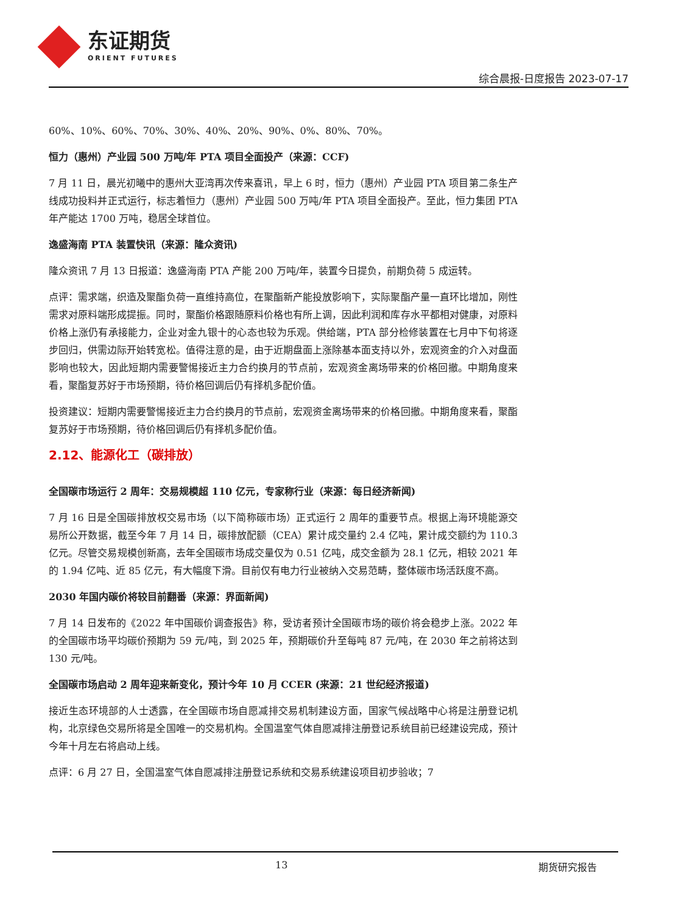东证期货
ORIENT FUTURES
综合晨报-日度报告 2023-07-17
60%、10%、60%、70%、30%、40%、20%、90%、0%、80%、70%。
恒力（惠州）产业园 500 万吨/年 PTA 项目全面投产（来源：CCF)
7 月 11 日，晨光初曦中的惠州大亚湾再次传来喜讯，早上 6 时，恒力（惠州）产业园 PTA 项目第二条生产线成功投料并正式运行，标志着恒力（惠州）产业园 500 万吨/年 PTA 项目全面投产。至此，恒力集团 PTA 年产能达 1700 万吨，稳居全球首位。
逸盛海南 PTA 装置快讯（来源：隆众资讯)
隆众资讯 7 月 13 日报道：逸盛海南 PTA 产能 200 万吨/年，装置今日提负，前期负荷 5 成运转。
点评：需求端，织造及聚酯负荷一直维持高位，在聚酯新产能投放影响下，实际聚酯产量一直环比增加，刚性需求对原料端形成提振。同时，聚酯价格跟随原料价格也有所上调，因此利润和库存水平都相对健康，对原料价格上涨仍有承接能力，企业对金九银十的心态也较为乐观。供给端，PTA 部分检修装置在七月中下旬将逐步回归，供需边际开始转宽松。值得注意的是，由于近期盘面上涨除基本面支持以外，宏观资金的介入对盘面影响也较大，因此短期内需要警惕接近主力合约换月的节点前，宏观资金离场带来的价格回撤。中期角度来看，聚酯复苏好于市场预期，待价格回调后仍有择机多配价值。
投资建议：短期内需要警惕接近主力合约换月的节点前，宏观资金离场带来的价格回撤。中期角度来看，聚酯复苏好于市场预期，待价格回调后仍有择机多配价值。
2.12、能源化工（碳排放）
全国碳市场运行 2 周年：交易规模超 110 亿元，专家称行业（来源：每日经济新闻)
7 月 16 日是全国碳排放权交易市场（以下简称碳市场）正式运行 2 周年的重要节点。根据上海环境能源交易所公开数据，截至今年 7 月 14 日，碳排放配额（CEA）累计成交量约 2.4 亿吨，累计成交额约为 110.3 亿元。尽管交易规模创新高，去年全国碳市场成交量仅为 0.51 亿吨，成交金额为 28.1 亿元，相较 2021 年的 1.94 亿吨、近 85 亿元，有大幅度下滑。目前仅有电力行业被纳入交易范畴，整体碳市场活跃度不高。
2030 年国内碳价将较目前翻番（来源：界面新闻)
7 月 14 日发布的《2022 年中国碳价调查报告》称，受访者预计全国碳市场的碳价将会稳步上涨。2022 年的全国碳市场平均碳价预期为 59 元/吨，到 2025 年，预期碳价升至每吨 87 元/吨，在 2030 年之前将达到 130 元/吨。
全国碳市场启动 2 周年迎来新变化，预计今年 10 月 CCER (来源：21 世纪经济报道)
接近生态环境部的人士透露，在全国碳市场自愿减排交易机制建设方面，国家气候战略中心将是注册登记机构，北京绿色交易所将是全国唯一的交易机构。全国温室气体自愿减排注册登记系统目前已经建设完成，预计今年十月左右将启动上线。
点评：6 月 27 日，全国温室气体自愿减排注册登记系统和交易系统建设项目初步验收；7
13 期货研究报告